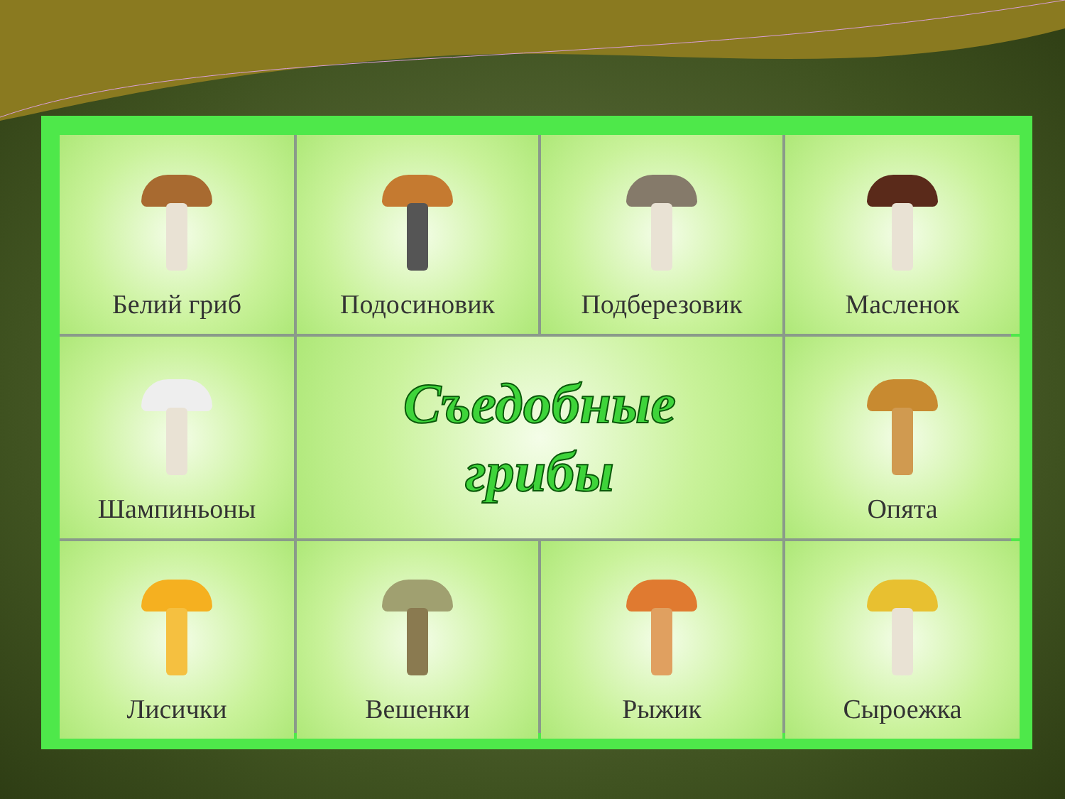Белий гриб
Подосиновик
Подберезовик
Масленок
Шампиньоны
Съедобные
грибы
Опята
Лисички
Вешенки
Рыжик
Сыроежка